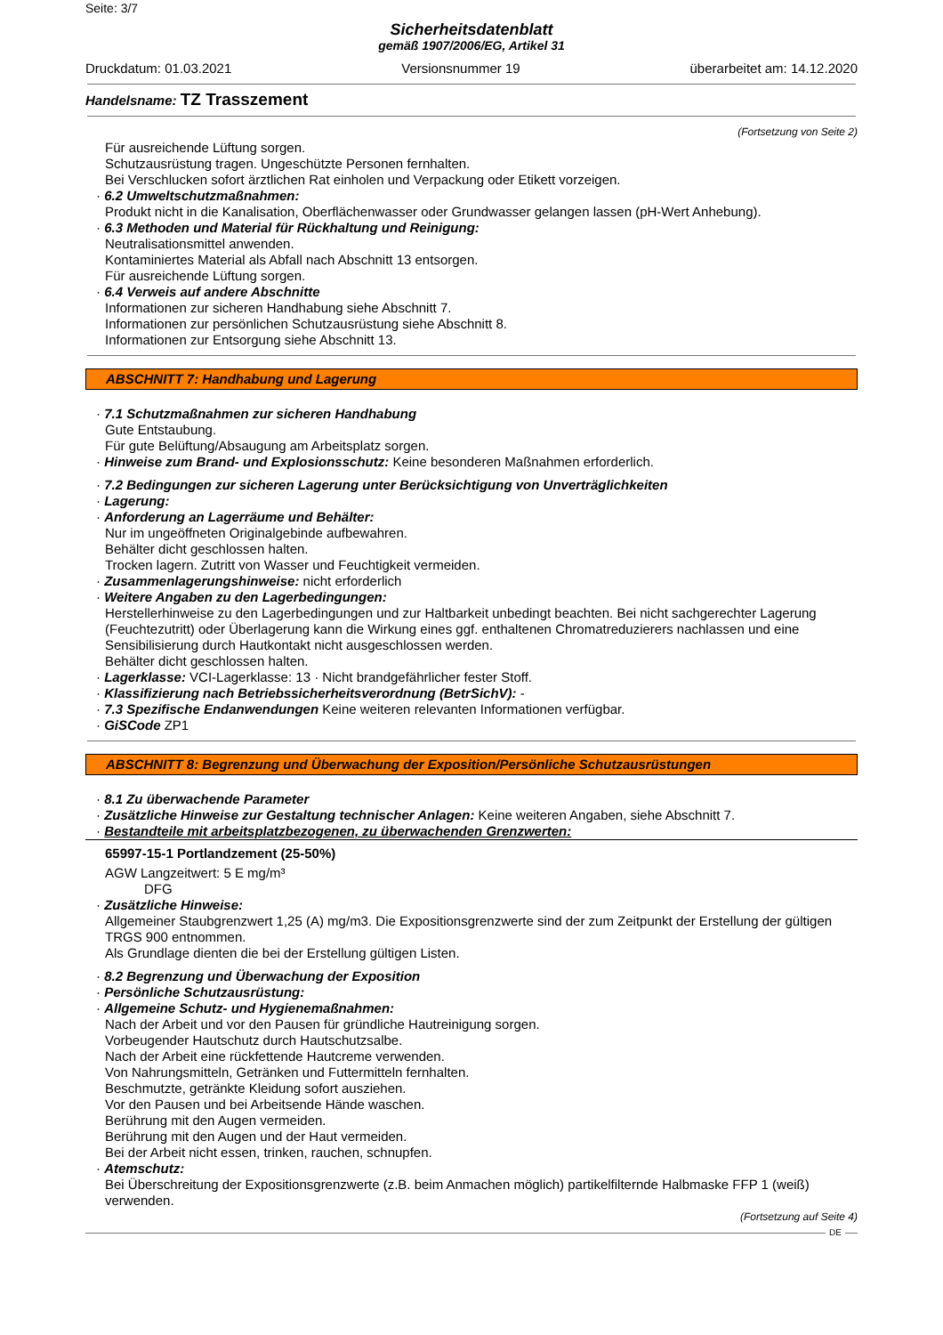Seite: 3/7
Sicherheitsdatenblatt
gemäß 1907/2006/EG, Artikel 31
Druckdatum: 01.03.2021 Versionsnummer 19 überarbeitet am: 14.12.2020
Handelsname: TZ Trasszement
(Fortsetzung von Seite 2)
Für ausreichende Lüftung sorgen.
Schutzausrüstung tragen. Ungeschützte Personen fernhalten.
Bei Verschlucken sofort ärztlichen Rat einholen und Verpackung oder Etikett vorzeigen.
· 6.2 Umweltschutzmaßnahmen:
Produkt nicht in die Kanalisation, Oberflächenwasser oder Grundwasser gelangen lassen (pH-Wert Anhebung).
· 6.3 Methoden und Material für Rückhaltung und Reinigung:
Neutralisationsmittel anwenden.
Kontaminiertes Material als Abfall nach Abschnitt 13 entsorgen.
Für ausreichende Lüftung sorgen.
· 6.4 Verweis auf andere Abschnitte
Informationen zur sicheren Handhabung siehe Abschnitt 7.
Informationen zur persönlichen Schutzausrüstung siehe Abschnitt 8.
Informationen zur Entsorgung siehe Abschnitt 13.
ABSCHNITT 7: Handhabung und Lagerung
· 7.1 Schutzmaßnahmen zur sicheren Handhabung
Gute Entstaubung.
Für gute Belüftung/Absaugung am Arbeitsplatz sorgen.
· Hinweise zum Brand- und Explosionsschutz: Keine besonderen Maßnahmen erforderlich.
· 7.2 Bedingungen zur sicheren Lagerung unter Berücksichtigung von Unverträglichkeiten
· Lagerung:
· Anforderung an Lagerräume und Behälter:
Nur im ungeöffneten Originalgebinde aufbewahren.
Behälter dicht geschlossen halten.
Trocken lagern. Zutritt von Wasser und Feuchtigkeit vermeiden.
· Zusammenlagerungshinweise: nicht erforderlich
· Weitere Angaben zu den Lagerbedingungen:
Herstellerhinweise zu den Lagerbedingungen und zur Haltbarkeit unbedingt beachten. Bei nicht sachgerechter Lagerung (Feuchtezutritt) oder Überlagerung kann die Wirkung eines ggf. enthaltenen Chromatreduzierers nachlassen und eine Sensibilisierung durch Hautkontakt nicht ausgeschlossen werden.
Behälter dicht geschlossen halten.
· Lagerklasse: VCI-Lagerklasse: 13 · Nicht brandgefährlicher fester Stoff.
· Klassifizierung nach Betriebssicherheitsverordnung (BetrSichV): -
· 7.3 Spezifische Endanwendungen Keine weiteren relevanten Informationen verfügbar.
· GiSCode ZP1
ABSCHNITT 8: Begrenzung und Überwachung der Exposition/Persönliche Schutzausrüstungen
· 8.1 Zu überwachende Parameter
· Zusätzliche Hinweise zur Gestaltung technischer Anlagen: Keine weiteren Angaben, siehe Abschnitt 7.
· Bestandteile mit arbeitsplatzbezogenen, zu überwachenden Grenzwerten:
65997-15-1 Portlandzement (25-50%)
AGW Langzeitwert: 5 E mg/m³
DFG
· Zusätzliche Hinweise:
Allgemeiner Staubgrenzwert 1,25 (A) mg/m3. Die Expositionsgrenzwerte sind der zum Zeitpunkt der Erstellung der gültigen TRGS 900 entnommen.
Als Grundlage dienten die bei der Erstellung gültigen Listen.
· 8.2 Begrenzung und Überwachung der Exposition
· Persönliche Schutzausrüstung:
· Allgemeine Schutz- und Hygienemaßnahmen:
Nach der Arbeit und vor den Pausen für gründliche Hautreinigung sorgen.
Vorbeugender Hautschutz durch Hautschutzsalbe.
Nach der Arbeit eine rückfettende Hautcreme verwenden.
Von Nahrungsmitteln, Getränken und Futtermitteln fernhalten.
Beschmutzte, getränkte Kleidung sofort ausziehen.
Vor den Pausen und bei Arbeitsende Hände waschen.
Berührung mit den Augen vermeiden.
Berührung mit den Augen und der Haut vermeiden.
Bei der Arbeit nicht essen, trinken, rauchen, schnupfen.
· Atemschutz:
Bei Überschreitung der Expositionsgrenzwerte (z.B. beim Anmachen möglich) partikelfilternde Halbmaske FFP 1 (weiß) verwenden.
(Fortsetzung auf Seite 4)
DE